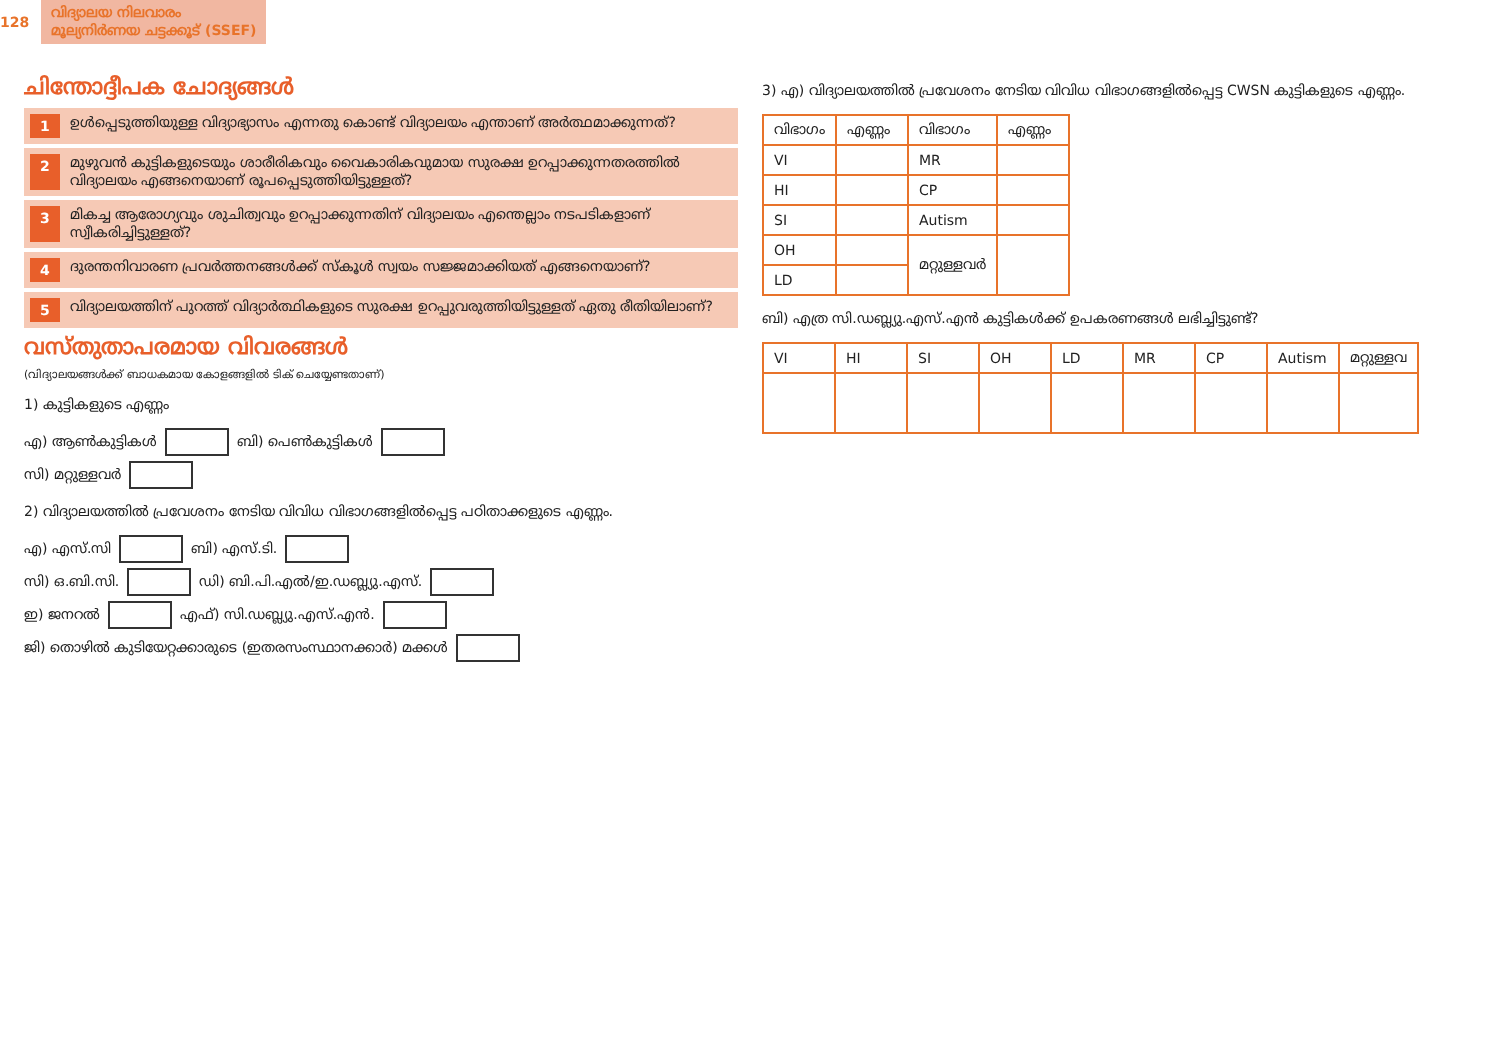128 വിദ്യാലയ നിലവാരം
മൂല്യനിർണയ ചട്ടക്കൂട് (SSEF)
ചിന്തോദ്ദീപക ചോദ്യങ്ങൾ
1 ഉൾപ്പെടുത്തിയുള്ള വിദ്യാഭ്യാസം എന്നതു കൊണ്ട് വിദ്യാലയം എന്താണ് അർത്ഥമാക്കുന്നത്?
2 മുഴുവൻ കുട്ടികളുടെയും ശാരീരികവും വൈകാരികവുമായ സുരക്ഷ ഉറപ്പാക്കുന്നതരത്തിൽ വിദ്യാലയം എങ്ങനെയാണ് രൂപപ്പെടുത്തിയിട്ടുള്ളത്?
3 മികച്ച ആരോഗ്യവും ശുചിത്വവും ഉറപ്പാക്കുന്നതിന് വിദ്യാലയം എന്തെല്ലാം നടപടികളാണ് സ്വീകരിച്ചിട്ടുള്ളത്?
4 ദുരന്തനിവാരണ പ്രവർത്തനങ്ങൾക്ക് സ്കൂൾ സ്വയം സജ്ജമാക്കിയത് എങ്ങനെയാണ്?
5 വിദ്യാലയത്തിന് പുറത്ത് വിദ്യാർത്ഥികളുടെ സുരക്ഷ ഉറപ്പുവരുത്തിയിട്ടുള്ളത് ഏതു രീതിയിലാണ്?
വസ്തുതാപരമായ വിവരങ്ങൾ
(വിദ്യാലയങ്ങൾക്ക് ബാധകമായ കോളങ്ങളിൽ ടിക് ചെയ്യേണ്ടതാണ്)
1) കുട്ടികളുടെ എണ്ണം
എ) ആൺകുട്ടികൾ ബി) പെൺകുട്ടികൾ
സി) മറ്റുള്ളവർ
2) വിദ്യാലയത്തിൽ പ്രവേശനം നേടിയ വിവിധ വിഭാഗങ്ങളിൽപ്പെട്ട പഠിതാക്കളുടെ എണ്ണം.
എ) എസ്.സി ബി) എസ്.ടി.
സി) ഒ.ബി.സി. ഡി) ബി.പി.എൽ/ഇ.ഡബ്ല്യു.എസ്.
ഇ) ജനറൽ എഫ്) സി.ഡബ്ല്യു.എസ്.എൻ.
ജി) തൊഴിൽ കുടിയേറ്റക്കാരുടെ (ഇതരസംസ്ഥാനക്കാർ) മക്കൾ
3) എ) വിദ്യാലയത്തിൽ പ്രവേശനം നേടിയ വിവിധ വിഭാഗങ്ങളിൽപ്പെട്ട CWSN കുട്ടികളുടെ എണ്ണം.
| വിഭാഗം | എണ്ണം | വിഭാഗം | എണ്ണം |
| --- | --- | --- | --- |
| VI | | MR | |
| HI | | CP | |
| SI | | Autism | |
| OH | | മറ്റുള്ളവർ | |
| LD | | | |
ബി) എത്ര സി.ഡബ്ല്യു.എസ്.എൻ കുട്ടികൾക്ക് ഉപകരണങ്ങൾ ലഭിച്ചിട്ടുണ്ട്?
| VI | HI | SI | OH | LD | MR | CP | Autism | മറ്റുള്ളവ |
| --- | --- | --- | --- | --- | --- | --- | --- | --- |